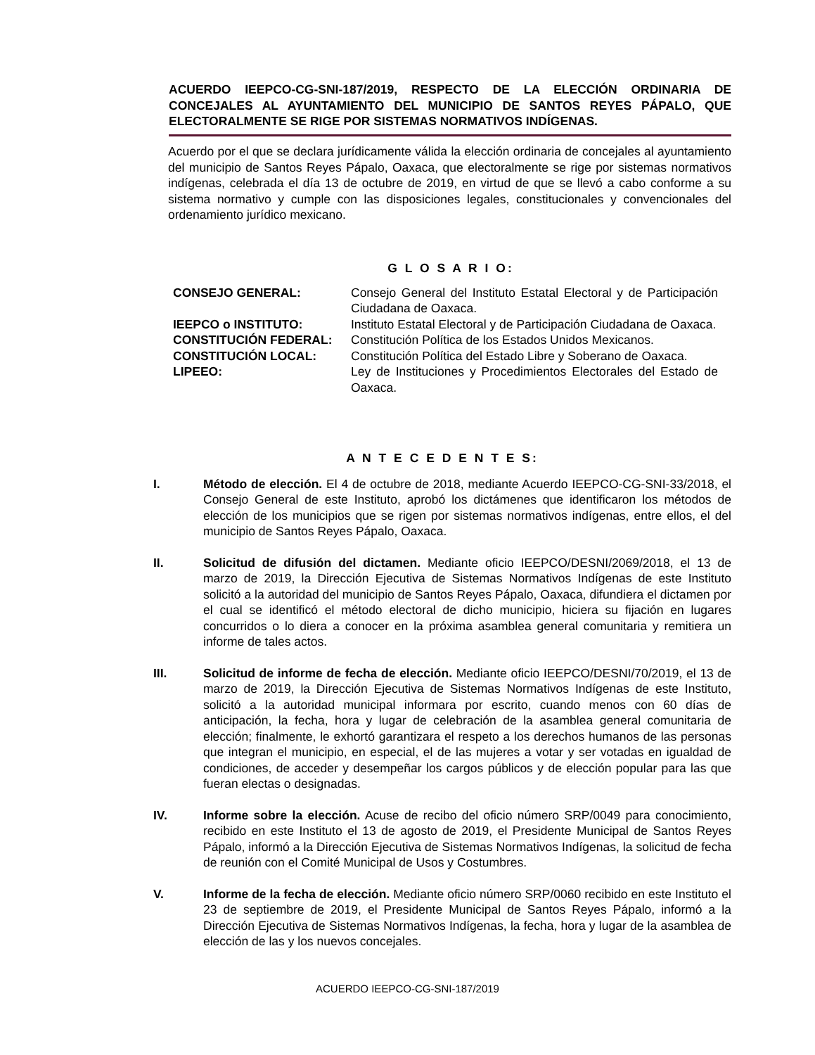ACUERDO IEEPCO-CG-SNI-187/2019, RESPECTO DE LA ELECCIÓN ORDINARIA DE CONCEJALES AL AYUNTAMIENTO DEL MUNICIPIO DE SANTOS REYES PÁPALO, QUE ELECTORALMENTE SE RIGE POR SISTEMAS NORMATIVOS INDÍGENAS.
Acuerdo por el que se declara jurídicamente válida la elección ordinaria de concejales al ayuntamiento del municipio de Santos Reyes Pápalo, Oaxaca, que electoralmente se rige por sistemas normativos indígenas, celebrada el día 13 de octubre de 2019, en virtud de que se llevó a cabo conforme a su sistema normativo y cumple con las disposiciones legales, constitucionales y convencionales del ordenamiento jurídico mexicano.
G L O S A R I O:
| CONSEJO GENERAL: | Consejo General del Instituto Estatal Electoral y de Participación Ciudadana de Oaxaca. |
| IEEPCO o INSTITUTO: | Instituto Estatal Electoral y de Participación Ciudadana de Oaxaca. |
| CONSTITUCIÓN FEDERAL: | Constitución Política de los Estados Unidos Mexicanos. |
| CONSTITUCIÓN LOCAL: | Constitución Política del Estado Libre y Soberano de Oaxaca. |
| LIPEEO: | Ley de Instituciones y Procedimientos Electorales del Estado de Oaxaca. |
A N T E C E D E N T E S:
I. Método de elección. El 4 de octubre de 2018, mediante Acuerdo IEEPCO-CG-SNI-33/2018, el Consejo General de este Instituto, aprobó los dictámenes que identificaron los métodos de elección de los municipios que se rigen por sistemas normativos indígenas, entre ellos, el del municipio de Santos Reyes Pápalo, Oaxaca.
II. Solicitud de difusión del dictamen. Mediante oficio IEEPCO/DESNI/2069/2018, el 13 de marzo de 2019, la Dirección Ejecutiva de Sistemas Normativos Indígenas de este Instituto solicitó a la autoridad del municipio de Santos Reyes Pápalo, Oaxaca, difundiera el dictamen por el cual se identificó el método electoral de dicho municipio, hiciera su fijación en lugares concurridos o lo diera a conocer en la próxima asamblea general comunitaria y remitiera un informe de tales actos.
III. Solicitud de informe de fecha de elección. Mediante oficio IEEPCO/DESNI/70/2019, el 13 de marzo de 2019, la Dirección Ejecutiva de Sistemas Normativos Indígenas de este Instituto, solicitó a la autoridad municipal informara por escrito, cuando menos con 60 días de anticipación, la fecha, hora y lugar de celebración de la asamblea general comunitaria de elección; finalmente, le exhortó garantizara el respeto a los derechos humanos de las personas que integran el municipio, en especial, el de las mujeres a votar y ser votadas en igualdad de condiciones, de acceder y desempeñar los cargos públicos y de elección popular para las que fueran electas o designadas.
IV. Informe sobre la elección. Acuse de recibo del oficio número SRP/0049 para conocimiento, recibido en este Instituto el 13 de agosto de 2019, el Presidente Municipal de Santos Reyes Pápalo, informó a la Dirección Ejecutiva de Sistemas Normativos Indígenas, la solicitud de fecha de reunión con el Comité Municipal de Usos y Costumbres.
V. Informe de la fecha de elección. Mediante oficio número SRP/0060 recibido en este Instituto el 23 de septiembre de 2019, el Presidente Municipal de Santos Reyes Pápalo, informó a la Dirección Ejecutiva de Sistemas Normativos Indígenas, la fecha, hora y lugar de la asamblea de elección de las y los nuevos concejales.
ACUERDO IEEPCO-CG-SNI-187/2019